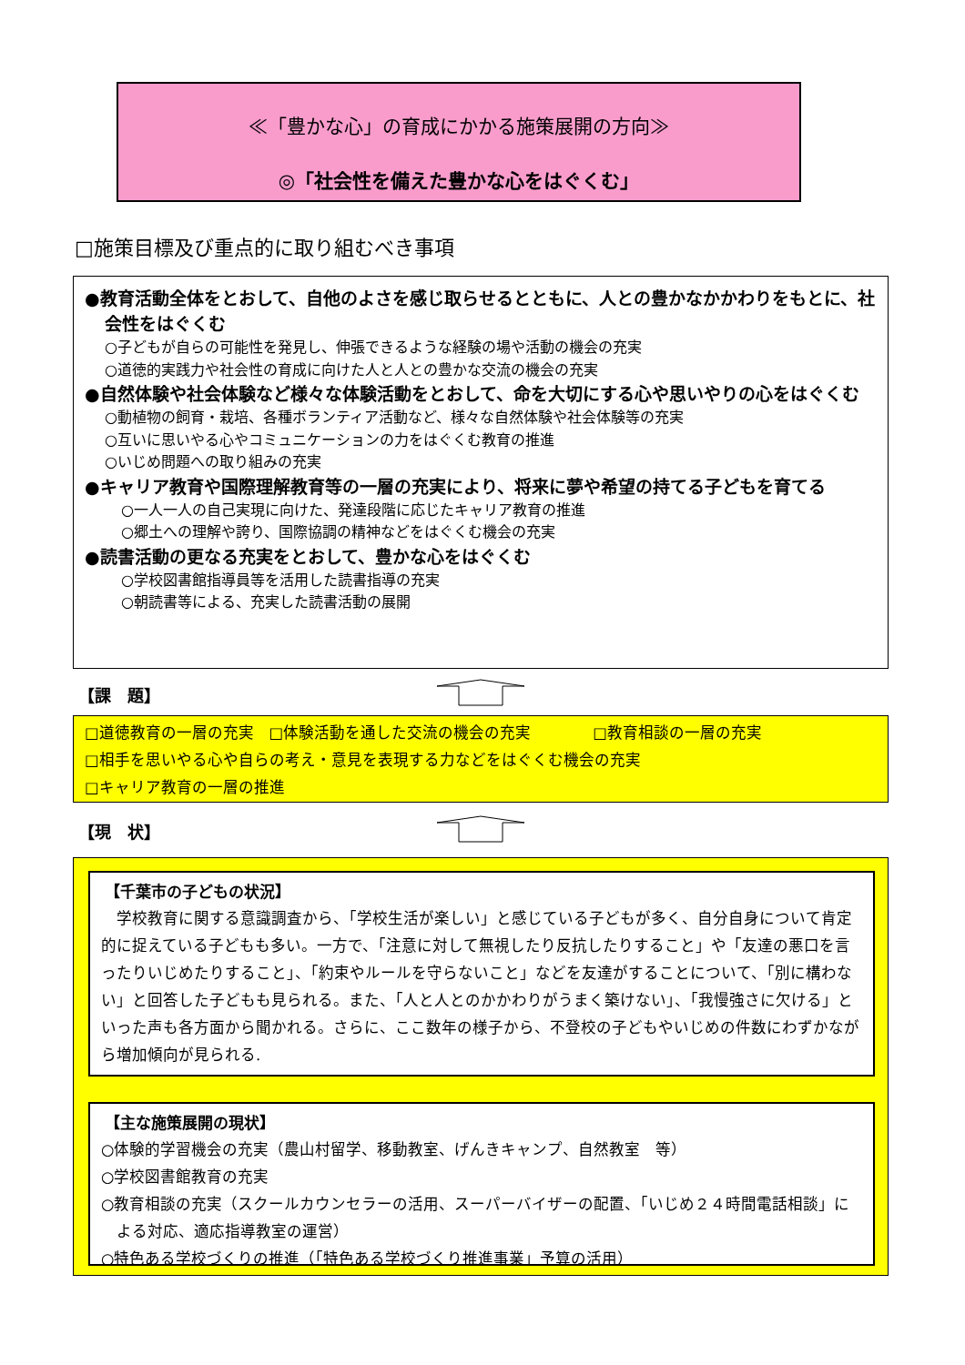≪「豊かな心」の育成にかかる施策展開の方向≫
◎「社会性を備えた豊かな心をはぐくむ」
□施策目標及び重点的に取り組むべき事項
●教育活動全体をとおして、自他のよさを感じ取らせるとともに、人との豊かなかかわりをもとに、社会性をはぐくむ
○子どもが自らの可能性を発見し、伸張できるような経験の場や活動の機会の充実
○道徳的実践力や社会性の育成に向けた人と人との豊かな交流の機会の充実
●自然体験や社会体験など様々な体験活動をとおして、命を大切にする心や思いやりの心をはぐくむ
○動植物の飼育・栽培、各種ボランティア活動など、様々な自然体験や社会体験等の充実
○互いに思いやる心やコミュニケーションの力をはぐくむ教育の推進
○いじめ問題への取り組みの充実
●キャリア教育や国際理解教育等の一層の充実により、将来に夢や希望の持てる子どもを育てる
○一人一人の自己実現に向けた、発達段階に応じたキャリア教育の推進
○郷土への理解や誇り、国際協調の精神などをはぐくむ機会の充実
●読書活動の更なる充実をとおして、豊かな心をはぐくむ
○学校図書館指導員等を活用した読書指導の充実
○朝読書等による、充実した読書活動の展開
【課　題】
□道徳教育の一層の充実　□体験活動を通した交流の機会の充実　　　　□教育相談の一層の充実
□相手を思いやる心や自らの考え・意見を表現する力などをはぐくむ機会の充実
□キャリア教育の一層の推進
【現　状】
【千葉市の子どもの状況】
　学校教育に関する意識調査から、「学校生活が楽しい」と感じている子どもが多く、自分自身について肯定的に捉えている子どもも多い。一方で、「注意に対して無視したり反抗したりすること」や「友達の悪口を言ったりいじめたりすること」、「約束やルールを守らないこと」などを友達がすることについて、「別に構わない」と回答した子どもも見られる。また、「人と人とのかかわりがうまく築けない」、「我慢強さに欠ける」といった声も各方面から聞かれる。さらに、ここ数年の様子から、不登校の子どもやいじめの件数にわずかながら増加傾向が見られる.
【主な施策展開の現状】
○体験的学習機会の充実（農山村留学、移動教室、げんきキャンプ、自然教室　等）
○学校図書館教育の充実
○教育相談の充実（スクールカウンセラーの活用、スーパーバイザーの配置、「いじめ２４時間電話相談」による対応、適応指導教室の運営）
○特色ある学校づくりの推進（「特色ある学校づくり推進事業」予算の活用）